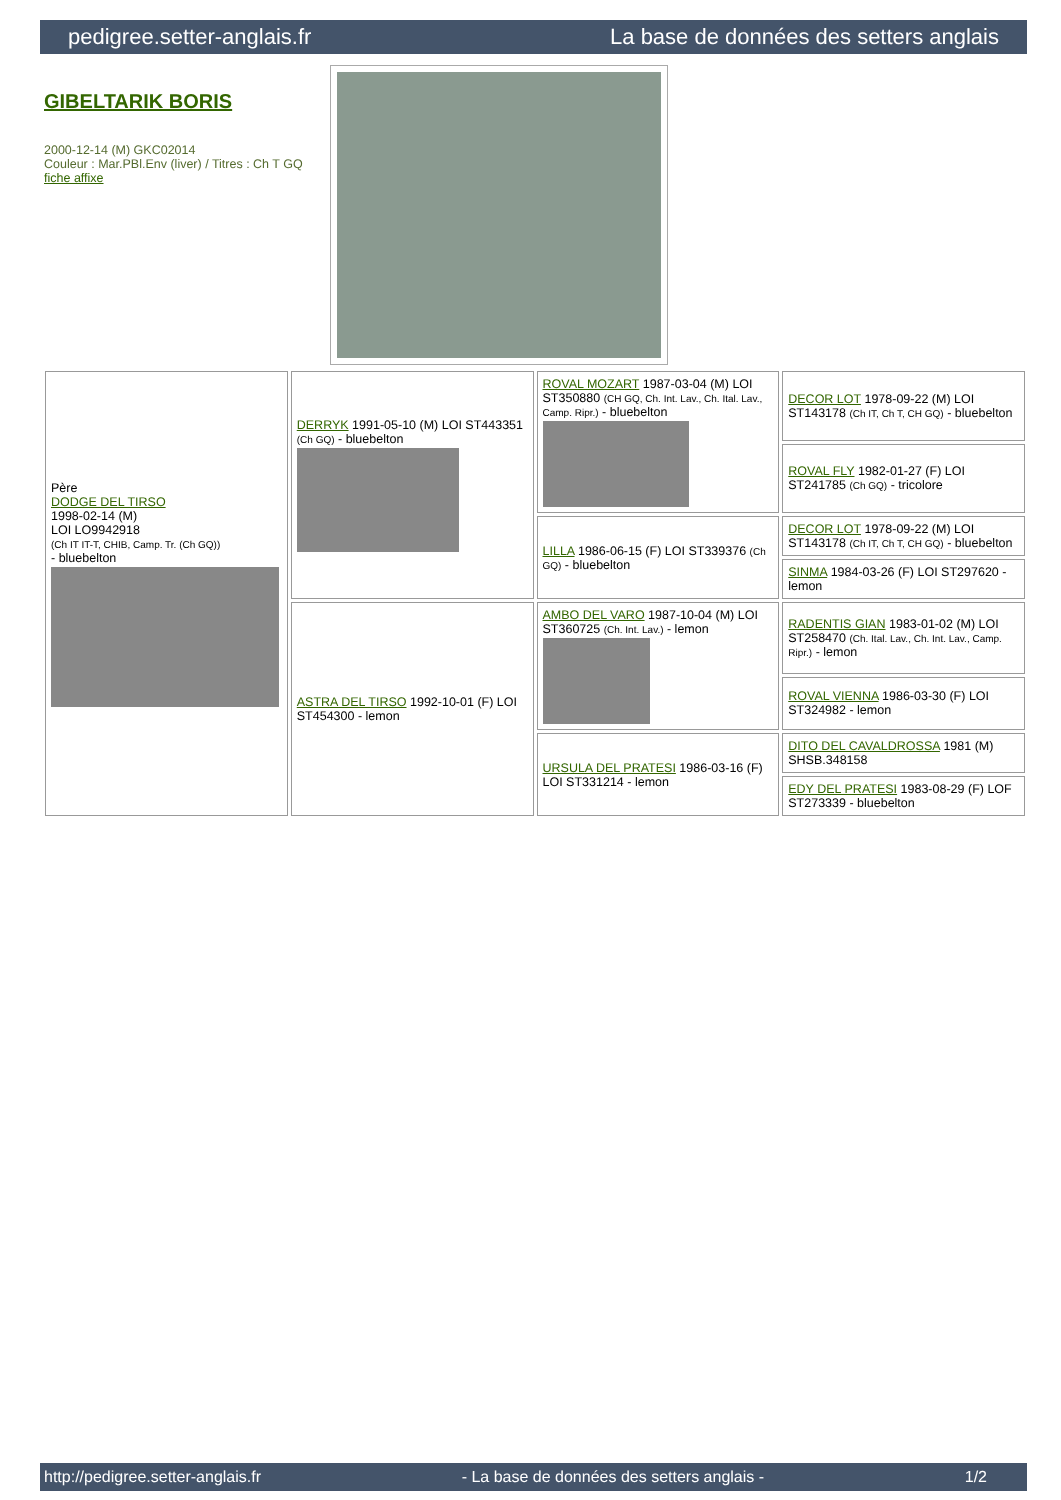pedigree.setter-anglais.fr La base de données des setters anglais
GIBELTARIK BORIS
2000-12-14 (M) GKC02014
Couleur : Mar.PBl.Env (liver) / Titres : Ch T GQ
fiche affixe
| Père DODGE DEL TIRSO 1998-02-14 (M) LOI LO9942918 (Ch IT IT-T, CHIB, Camp. Tr. (Ch GQ)) - bluebelton | DERRYK 1991-05-10 (M) LOI ST443351 (Ch GQ) - bluebelton | ROVAL MOZART 1987-03-04 (M) LOI ST350880 (CH GQ, Ch. Int. Lav., Ch. Ital. Lav., Camp. Ripr.) - bluebelton | DECOR LOT 1978-09-22 (M) LOI ST143178 (Ch IT, Ch T, CH GQ) - bluebelton |
| | | | ROVAL FLY 1982-01-27 (F) LOI ST241785 (Ch GQ) - tricolore |
| | | LILLA 1986-06-15 (F) LOI ST339376 (Ch GQ) - bluebelton | DECOR LOT 1978-09-22 (M) LOI ST143178 (Ch IT, Ch T, CH GQ) - bluebelton |
| | | | SINMA 1984-03-26 (F) LOI ST297620 - lemon |
| | ASTRA DEL TIRSO 1992-10-01 (F) LOI ST454300 - lemon | AMBO DEL VARO 1987-10-04 (M) LOI ST360725 (Ch. Int. Lav.) - lemon | RADENTIS GIAN 1983-01-02 (M) LOI ST258470 (Ch. Ital. Lav., Ch. Int. Lav., Camp. Ripr.) - lemon |
| | | | ROVAL VIENNA 1986-03-30 (F) LOI ST324982 - lemon |
| | | URSULA DEL PRATESI 1986-03-16 (F) LOI ST331214 - lemon | DITO DEL CAVALDROSSA 1981 (M) SHSB.348158 |
| | | | EDY DEL PRATESI 1983-08-29 (F) LOF ST273339 - bluebelton |
http://pedigree.setter-anglais.fr - La base de données des setters anglais - 1/2